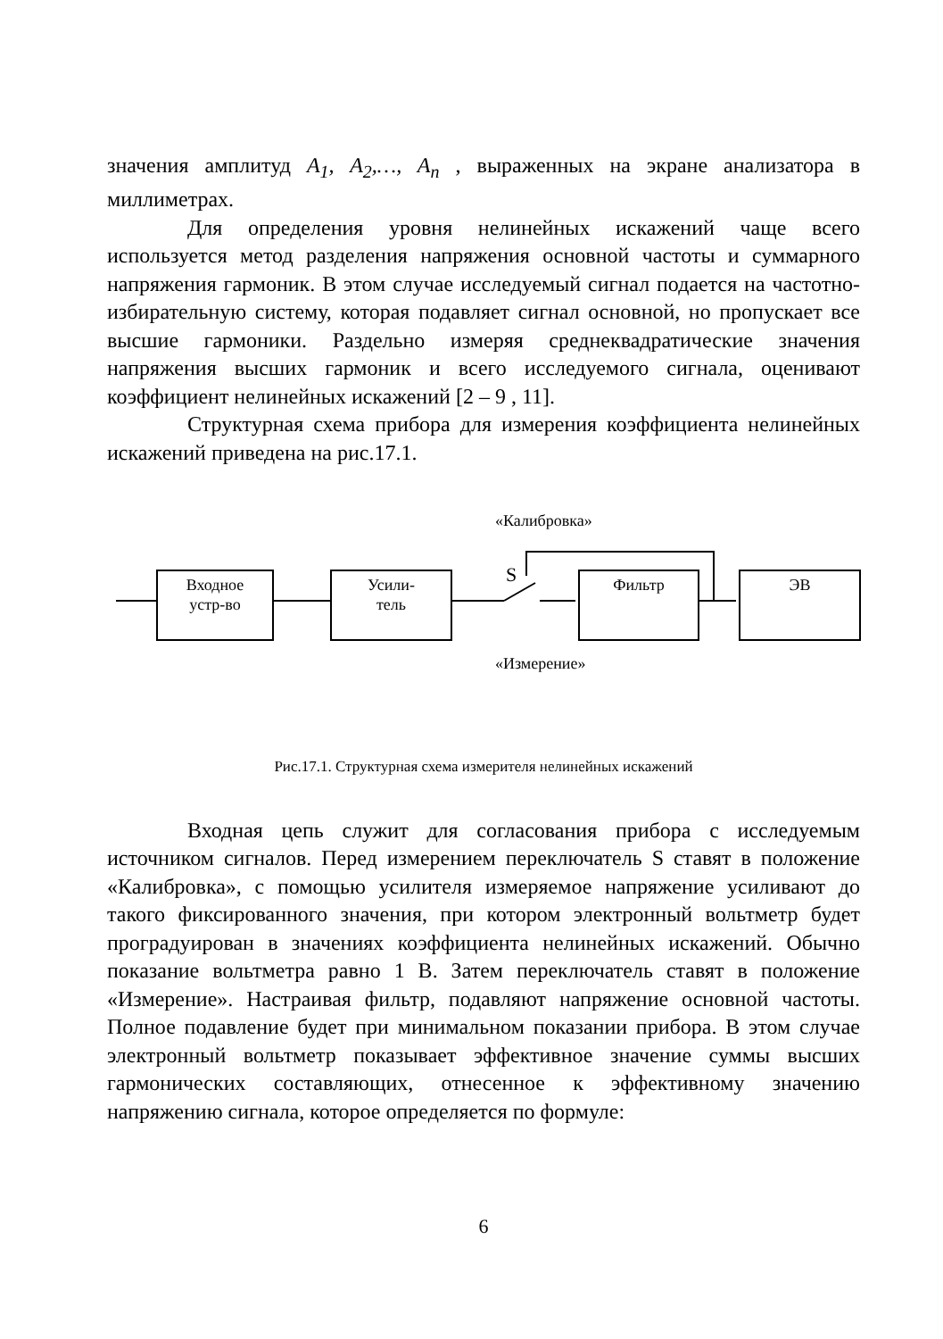значения амплитуд A<sub>1</sub>, A<sub>2</sub>,…, A<sub>n</sub> , выраженных на экране анализатора в миллиметрах.
Для определения уровня нелинейных искажений чаще всего используется метод разделения напряжения основной частоты и суммарного напряжения гармоник. В этом случае исследуемый сигнал подается на частотно-избирательную систему, которая подавляет сигнал основной, но пропускает все высшие гармоники. Раздельно измеряя среднеквадратические значения напряжения высших гармоник и всего исследуемого сигнала, оценивают коэффициент нелинейных искажений [2 – 9 , 11].
Структурная схема прибора для измерения коэффициента нелинейных искажений приведена на рис.17.1.
«Калибровка»
S
Входное
устр-во
Усили-
тель
Фильтр ЭВ
«Измерение»
Рис.17.1. Структурная схема измерителя нелинейных искажений
Входная цепь служит для согласования прибора с исследуемым источником сигналов. Перед измерением переключатель S ставят в положение «Калибровка», с помощью усилителя измеряемое напряжение усиливают до такого фиксированного значения, при котором электронный вольтметр будет проградуирован в значениях коэффициента нелинейных искажений. Обычно показание вольтметра равно 1 В. Затем переключатель ставят в положение «Измерение». Настраивая фильтр, подавляют напряжение основной частоты. Полное подавление будет при минимальном показании прибора. В этом случае электронный вольтметр показывает эффективное значение суммы высших гармонических составляющих, отнесенное к эффективному значению напряжению сигнала, которое определяется по формуле:
6